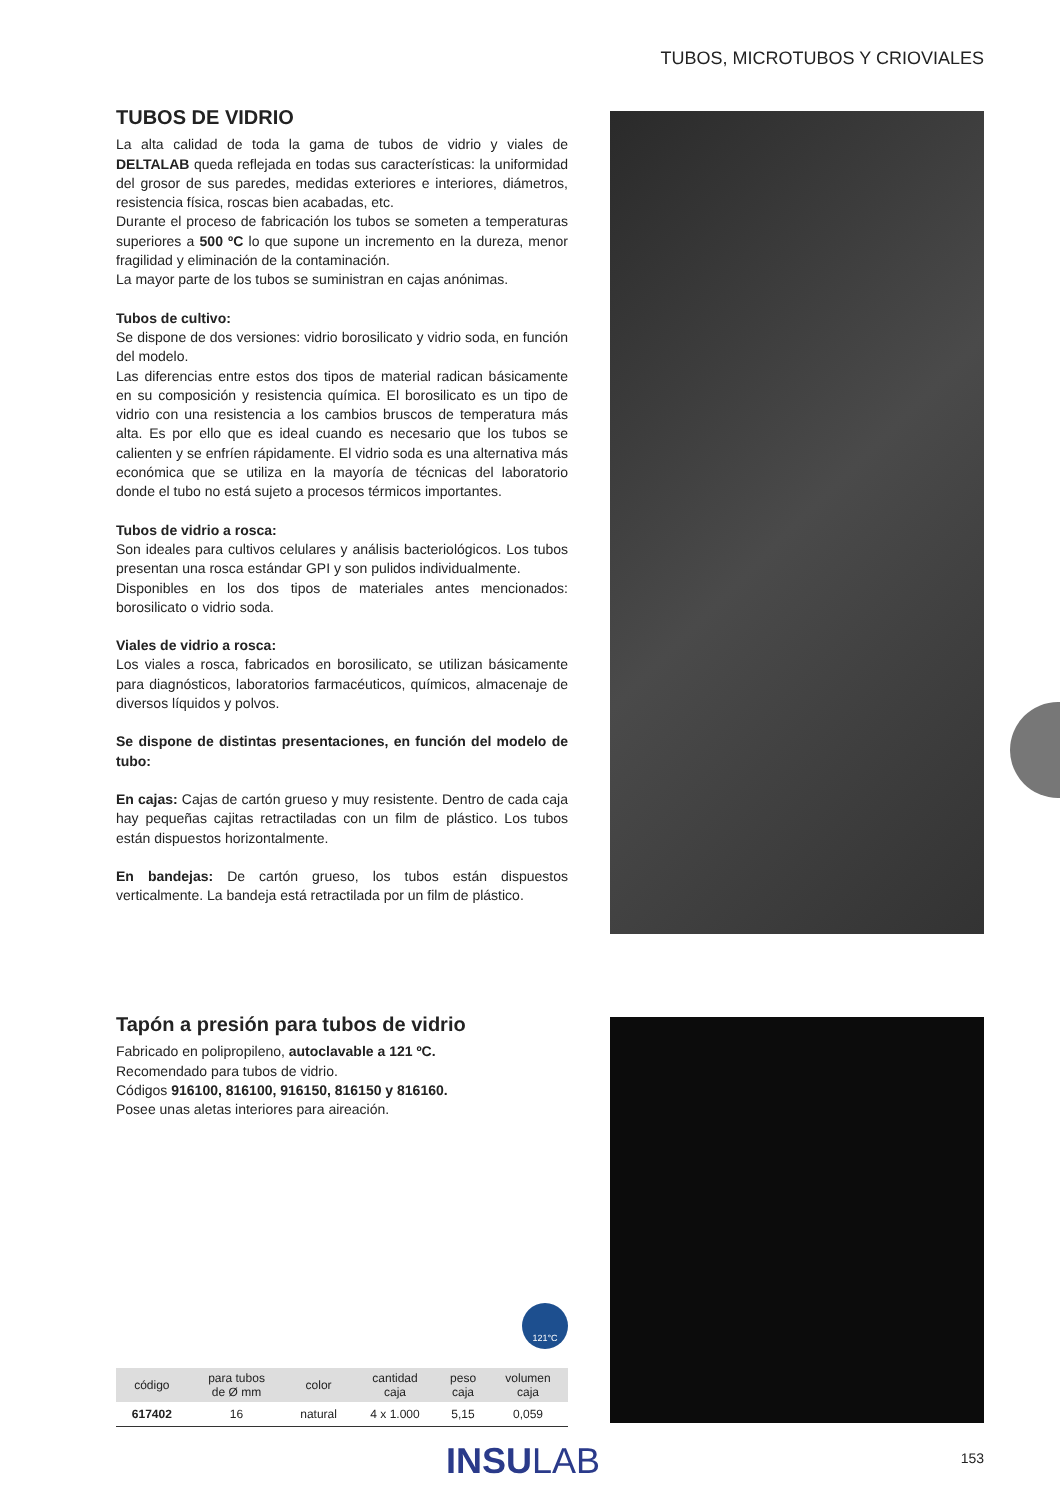TUBOS, MICROTUBOS Y CRIOVIALES
TUBOS DE VIDRIO
La alta calidad de toda la gama de tubos de vidrio y viales de DELTALAB queda reflejada en todas sus características: la uniformidad del grosor de sus paredes, medidas exteriores e interiores, diámetros, resistencia física, roscas bien acabadas, etc.
Durante el proceso de fabricación los tubos se someten a temperaturas superiores a 500 ºC lo que supone un incremento en la dureza, menor fragilidad y eliminación de la contaminación.
La mayor parte de los tubos se suministran en cajas anónimas.
Tubos de cultivo:
Se dispone de dos versiones: vidrio borosilicato y vidrio soda, en función del modelo.
Las diferencias entre estos dos tipos de material radican básicamente en su composición y resistencia química. El borosilicato es un tipo de vidrio con una resistencia a los cambios bruscos de temperatura más alta. Es por ello que es ideal cuando es necesario que los tubos se calienten y se enfríen rápidamente. El vidrio soda es una alternativa más económica que se utiliza en la mayoría de técnicas del laboratorio donde el tubo no está sujeto a procesos térmicos importantes.
Tubos de vidrio a rosca:
Son ideales para cultivos celulares y análisis bacteriológicos. Los tubos presentan una rosca estándar GPI y son pulidos individualmente.
Disponibles en los dos tipos de materiales antes mencionados: borosilicato o vidrio soda.
Viales de vidrio a rosca:
Los viales a rosca, fabricados en borosilicato, se utilizan básicamente para diagnósticos, laboratorios farmacéuticos, químicos, almacenaje de diversos líquidos y polvos.
Se dispone de distintas presentaciones, en función del modelo de tubo:
En cajas: Cajas de cartón grueso y muy resistente. Dentro de cada caja hay pequeñas cajitas retractiladas con un film de plástico. Los tubos están dispuestos horizontalmente.
En bandejas: De cartón grueso, los tubos están dispuestos verticalmente. La bandeja está retractilada por un film de plástico.
Tapón a presión para tubos de vidrio
Fabricado en polipropileno, autoclavable a 121 ºC.
Recomendado para tubos de vidrio.
Códigos 916100, 816100, 916150, 816150 y 816160.
Posee unas aletas interiores para aireación.
121°C
| código | para tubos de Ø mm | color | cantidad caja | peso caja | volumen caja |
| --- | --- | --- | --- | --- | --- |
| 617402 | 16 | natural | 4 x 1.000 | 5,15 | 0,059 |
INSULAB 153